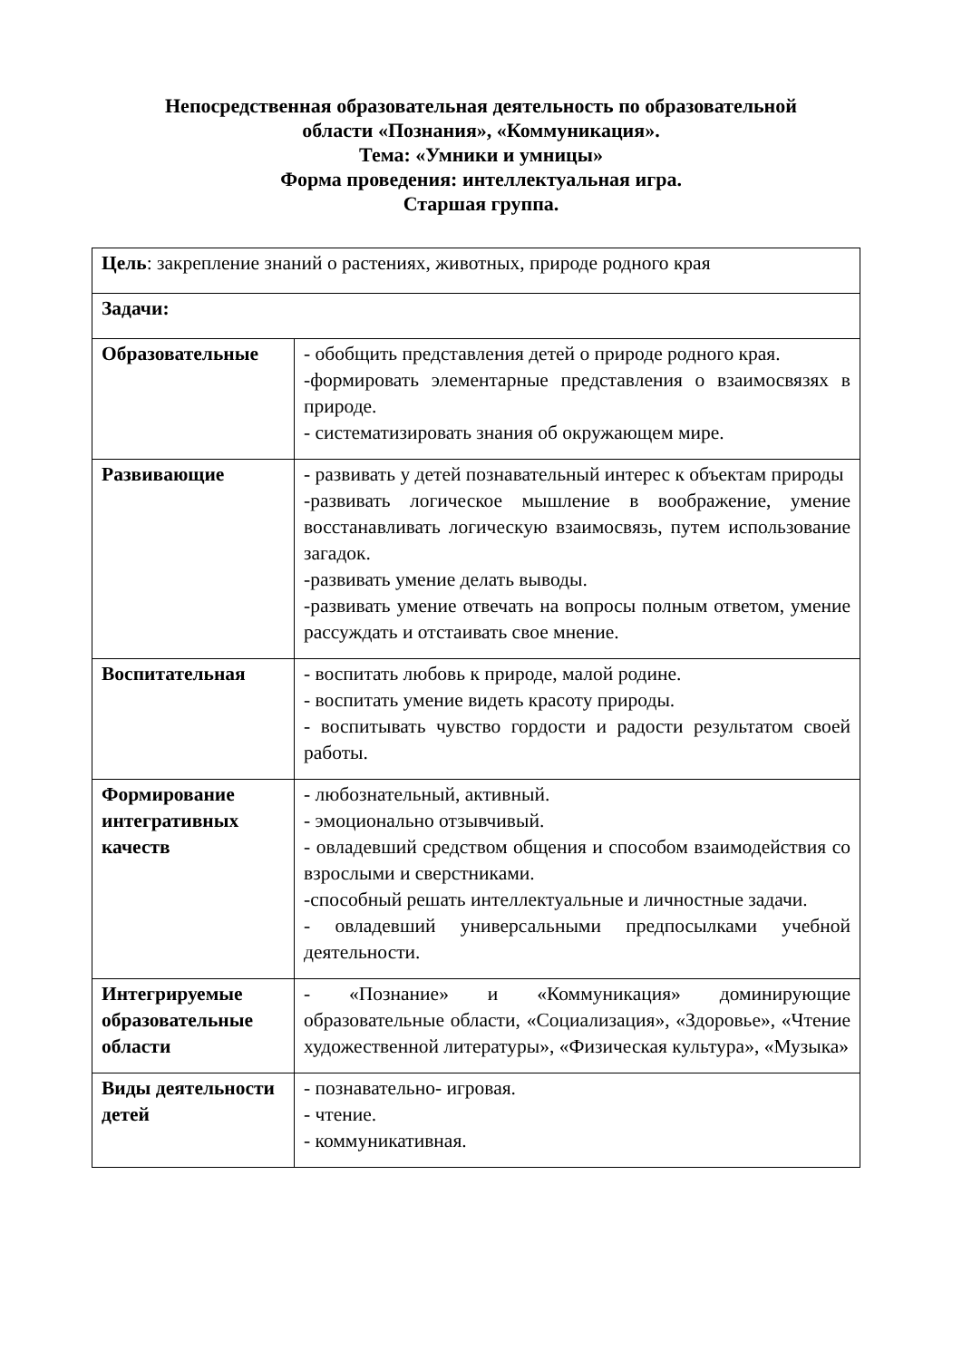Непосредственная образовательная деятельность по образовательной
области «Познания», «Коммуникация».
Тема: «Умники и умницы»
Форма проведения: интеллектуальная игра.
Старшая группа.
| Цель : закрепление знаний о растениях, животных, природе родного края | |
| Задачи: | |
| Образовательные | - обобщить представления детей о природе родного края. -формировать элементарные представления о взаимосвязях в природе. - систематизировать знания об окружающем мире. |
| Развивающие | - развивать у детей познавательный интерес к объектам природы -развивать логическое мышление в воображение, умение восстанавливать логическую взаимосвязь, путем использование загадок. -развивать умение делать выводы. -развивать умение отвечать на вопросы полным ответом, умение рассуждать и отстаивать свое мнение. |
| Воспитательная | - воспитать любовь к природе, малой родине. - воспитать умение видеть красоту природы. - воспитывать чувство гордости и радости результатом своей работы. |
| Формирование интегративных качеств | - любознательный, активный. - эмоционально отзывчивый. - овладевший средством общения и способом взаимодействия со взрослыми и сверстниками. -способный решать интеллектуальные и личностные задачи. - овладевший универсальными предпосылками учебной деятельности. |
| Интегрируемые образовательные области | - «Познание» и «Коммуникация» доминирующие образовательные области, «Социализация», «Здоровье», «Чтение художественной литературы», «Физическая культура», «Музыка» |
| Виды деятельности детей | - познавательно- игровая. - чтение. - коммуникативная. |